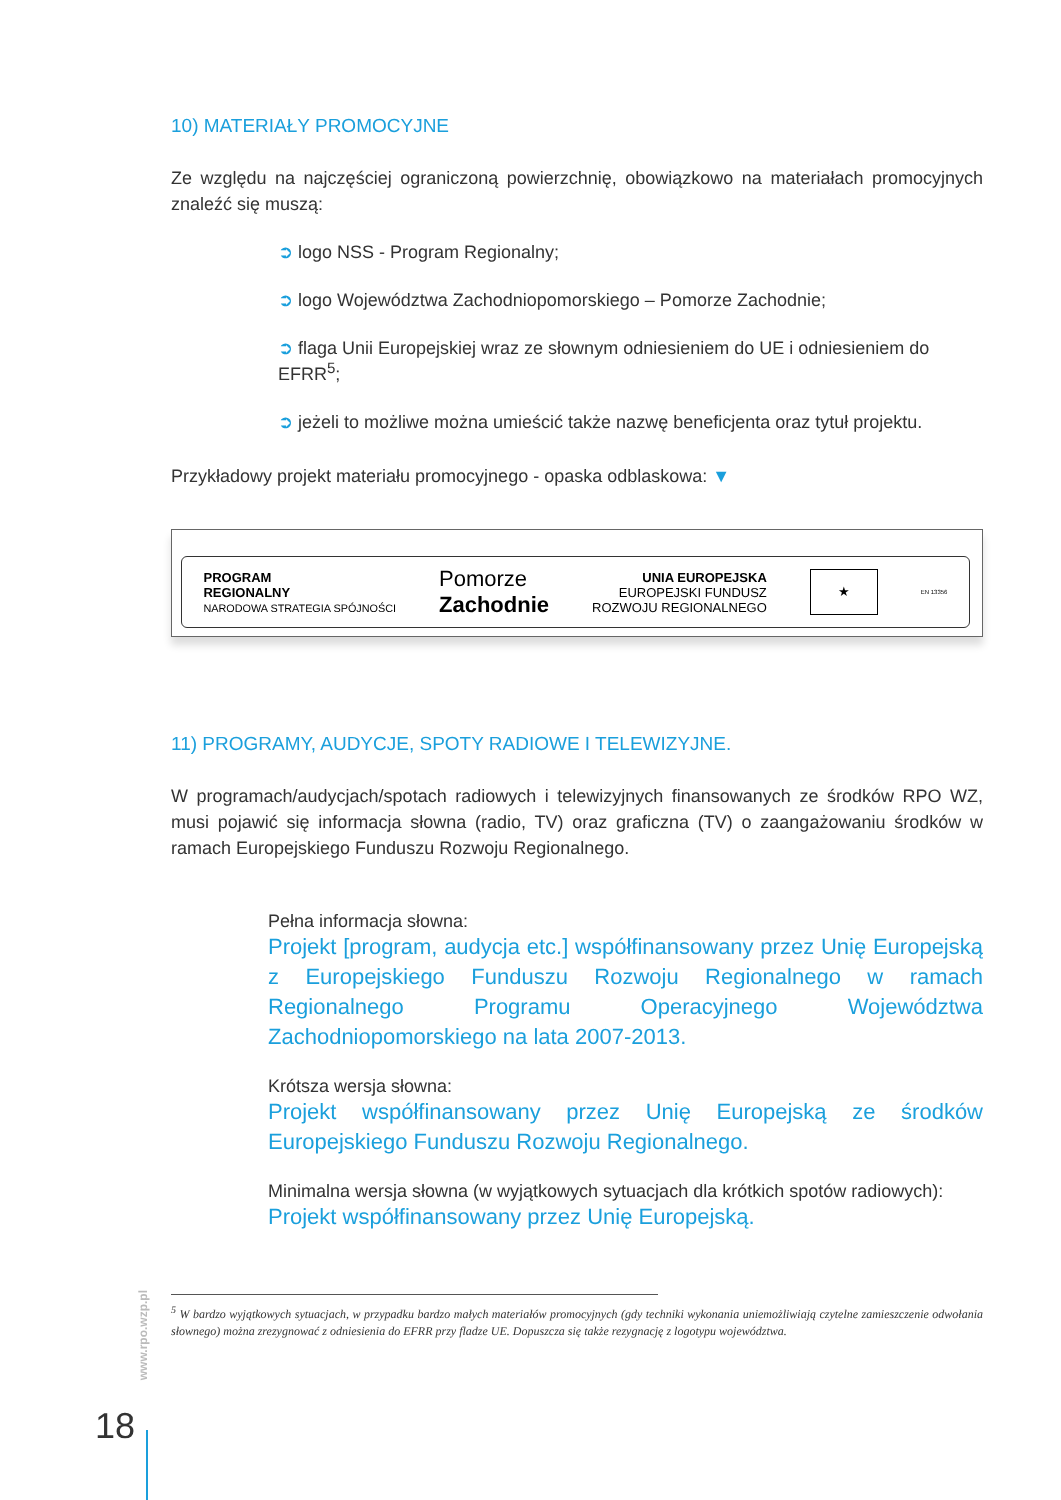10) MATERIAŁY PROMOCYJNE
Ze względu na najczęściej ograniczoną powierzchnię, obowiązkowo na materiałach promocyjnych znaleźć się muszą:
➲ logo NSS - Program Regionalny;
➲ logo Województwa Zachodniopomorskiego – Pomorze Zachodnie;
➲ flaga Unii Europejskiej wraz ze słownym odniesieniem do UE i odniesieniem do EFRR<sup>5</sup>;
➲ jeżeli to możliwe można umieścić także nazwę beneficjenta oraz tytuł projektu.
Przykładowy projekt materiału promocyjnego - opaska odblaskowa: ▼
PROGRAM
REGIONALNY
NARODOWA STRATEGIA SPÓJNOŚCI
Pomorze
Zachodnie
UNIA EUROPEJSKA
EUROPEJSKI FUNDUSZ
ROZWOJU REGIONALNEGO
★
EN 13356
11) PROGRAMY, AUDYCJE, SPOTY RADIOWE I TELEWIZYJNE.
W programach/audycjach/spotach radiowych i telewizyjnych finansowanych ze środków RPO WZ, musi pojawić się informacja słowna (radio, TV) oraz graficzna (TV) o zaangażowaniu środków w ramach Europejskiego Funduszu Rozwoju Regionalnego.
Pełna informacja słowna:
Projekt [program, audycja etc.] współfinansowany przez Unię Europejską z Europejskiego Funduszu Rozwoju Regionalnego w ramach Regionalnego Programu Operacyjnego Województwa Zachodniopomorskiego na lata 2007-2013.
Krótsza wersja słowna:
Projekt współfinansowany przez Unię Europejską ze środków Europejskiego Funduszu Rozwoju Regionalnego.
Minimalna wersja słowna (w wyjątkowych sytuacjach dla krótkich spotów radiowych):
Projekt współfinansowany przez Unię Europejską.
<sup>5</sup> W bardzo wyjątkowych sytuacjach, w przypadku bardzo małych materiałów promocyjnych (gdy techniki wykonania uniemożliwiają czytelne zamieszczenie odwołania słownego) można zrezygnować z odniesienia do EFRR przy fladze UE. Dopuszcza się także rezygnację z logotypu województwa.
www.rpo.wzp.pl
18